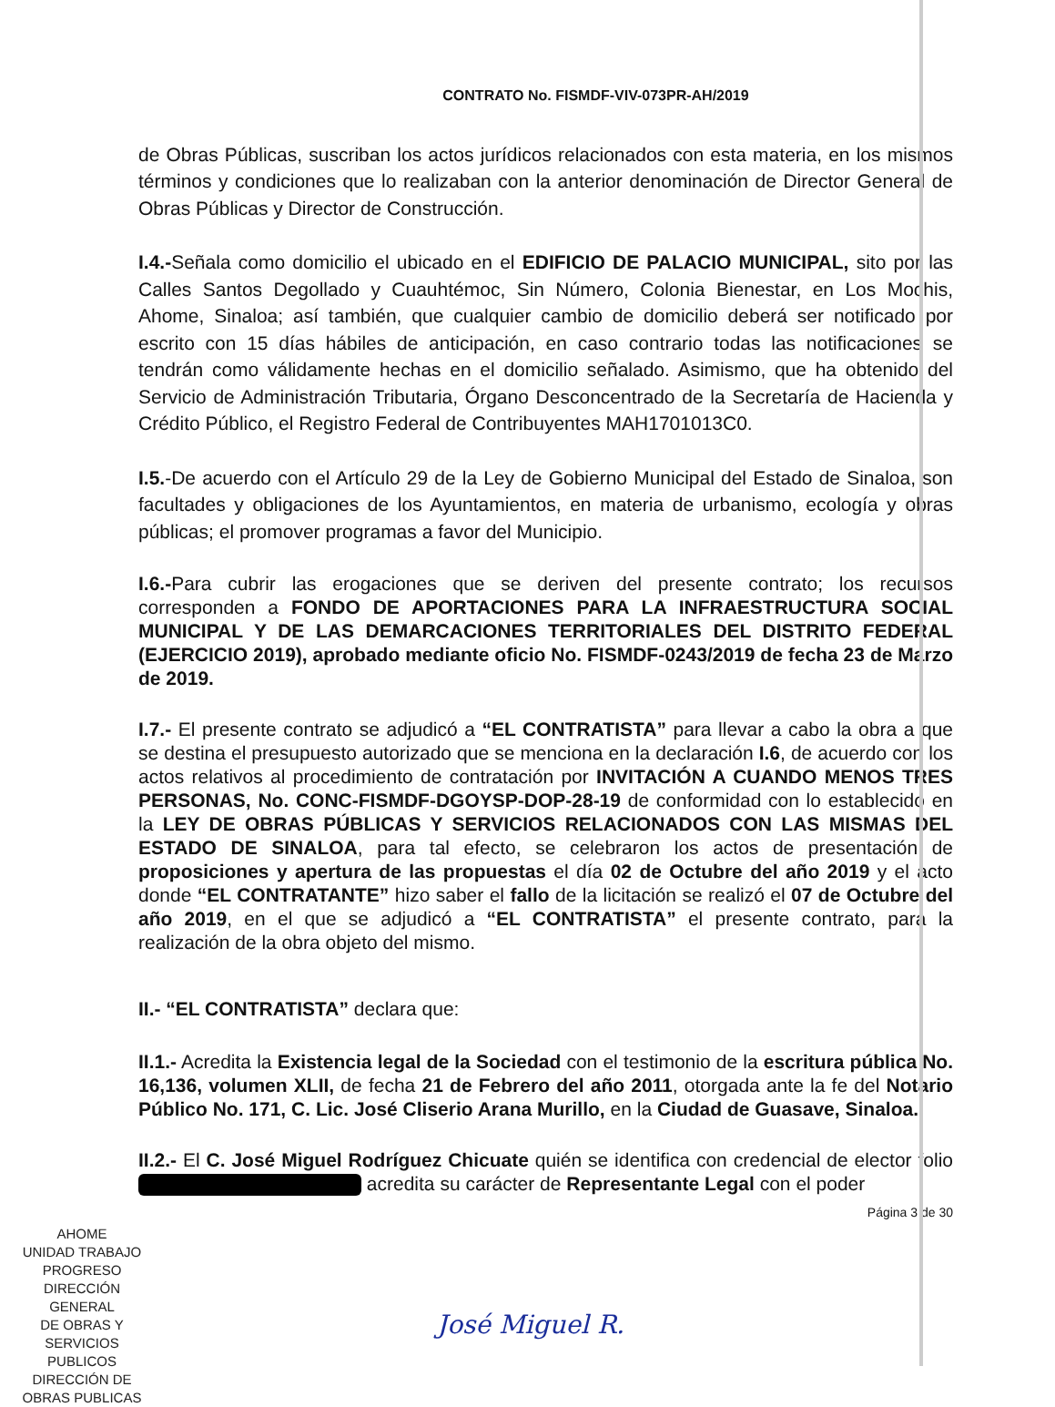CONTRATO No. FISMDF-VIV-073PR-AH/2019
de Obras Públicas, suscriban los actos jurídicos relacionados con esta materia, en los mismos términos y condiciones que lo realizaban con la anterior denominación de Director General de Obras Públicas y Director de Construcción.
I.4.-Señala como domicilio el ubicado en el EDIFICIO DE PALACIO MUNICIPAL, sito por las Calles Santos Degollado y Cuauhtémoc, Sin Número, Colonia Bienestar, en Los Mochis, Ahome, Sinaloa; así también, que cualquier cambio de domicilio deberá ser notificado por escrito con 15 días hábiles de anticipación, en caso contrario todas las notificaciones se tendrán como válidamente hechas en el domicilio señalado. Asimismo, que ha obtenido del Servicio de Administración Tributaria, Órgano Desconcentrado de la Secretaría de Hacienda y Crédito Público, el Registro Federal de Contribuyentes MAH1701013C0.
I.5.-De acuerdo con el Artículo 29 de la Ley de Gobierno Municipal del Estado de Sinaloa, son facultades y obligaciones de los Ayuntamientos, en materia de urbanismo, ecología y obras públicas; el promover programas a favor del Municipio.
I.6.-Para cubrir las erogaciones que se deriven del presente contrato; los recursos corresponden a FONDO DE APORTACIONES PARA LA INFRAESTRUCTURA SOCIAL MUNICIPAL Y DE LAS DEMARCACIONES TERRITORIALES DEL DISTRITO FEDERAL (EJERCICIO 2019), aprobado mediante oficio No. FISMDF-0243/2019 de fecha 23 de Marzo de 2019.
I.7.- El presente contrato se adjudicó a “EL CONTRATISTA” para llevar a cabo la obra a que se destina el presupuesto autorizado que se menciona en la declaración I.6, de acuerdo con los actos relativos al procedimiento de contratación por INVITACIÓN A CUANDO MENOS TRES PERSONAS, No. CONC-FISMDF-DGOYSP-DOP-28-19 de conformidad con lo establecido en la LEY DE OBRAS PÚBLICAS Y SERVICIOS RELACIONADOS CON LAS MISMAS DEL ESTADO DE SINALOA, para tal efecto, se celebraron los actos de presentación de proposiciones y apertura de las propuestas el día 02 de Octubre del año 2019 y el acto donde “EL CONTRATANTE” hizo saber el fallo de la licitación se realizó el 07 de Octubre del año 2019, en el que se adjudicó a “EL CONTRATISTA” el presente contrato, para la realización de la obra objeto del mismo.
II.- “EL CONTRATISTA” declara que:
II.1.- Acredita la Existencia legal de la Sociedad con el testimonio de la escritura pública No. 16,136, volumen XLII, de fecha 21 de Febrero del año 2011, otorgada ante la fe del Notario Público No. 171, C. Lic. José Cliserio Arana Murillo, en la Ciudad de Guasave, Sinaloa.
II.2.- El C. José Miguel Rodríguez Chicuate quién se identifica con credencial de elector folio acredita su carácter de Representante Legal con el poder
Página 3 de 30
AHOME
UNIDAD TRABAJO PROGRESO
DIRECCIÓN GENERAL
DE OBRAS Y
SERVICIOS PUBLICOS
DIRECCIÓN DE
OBRAS PUBLICAS
José Miguel R.